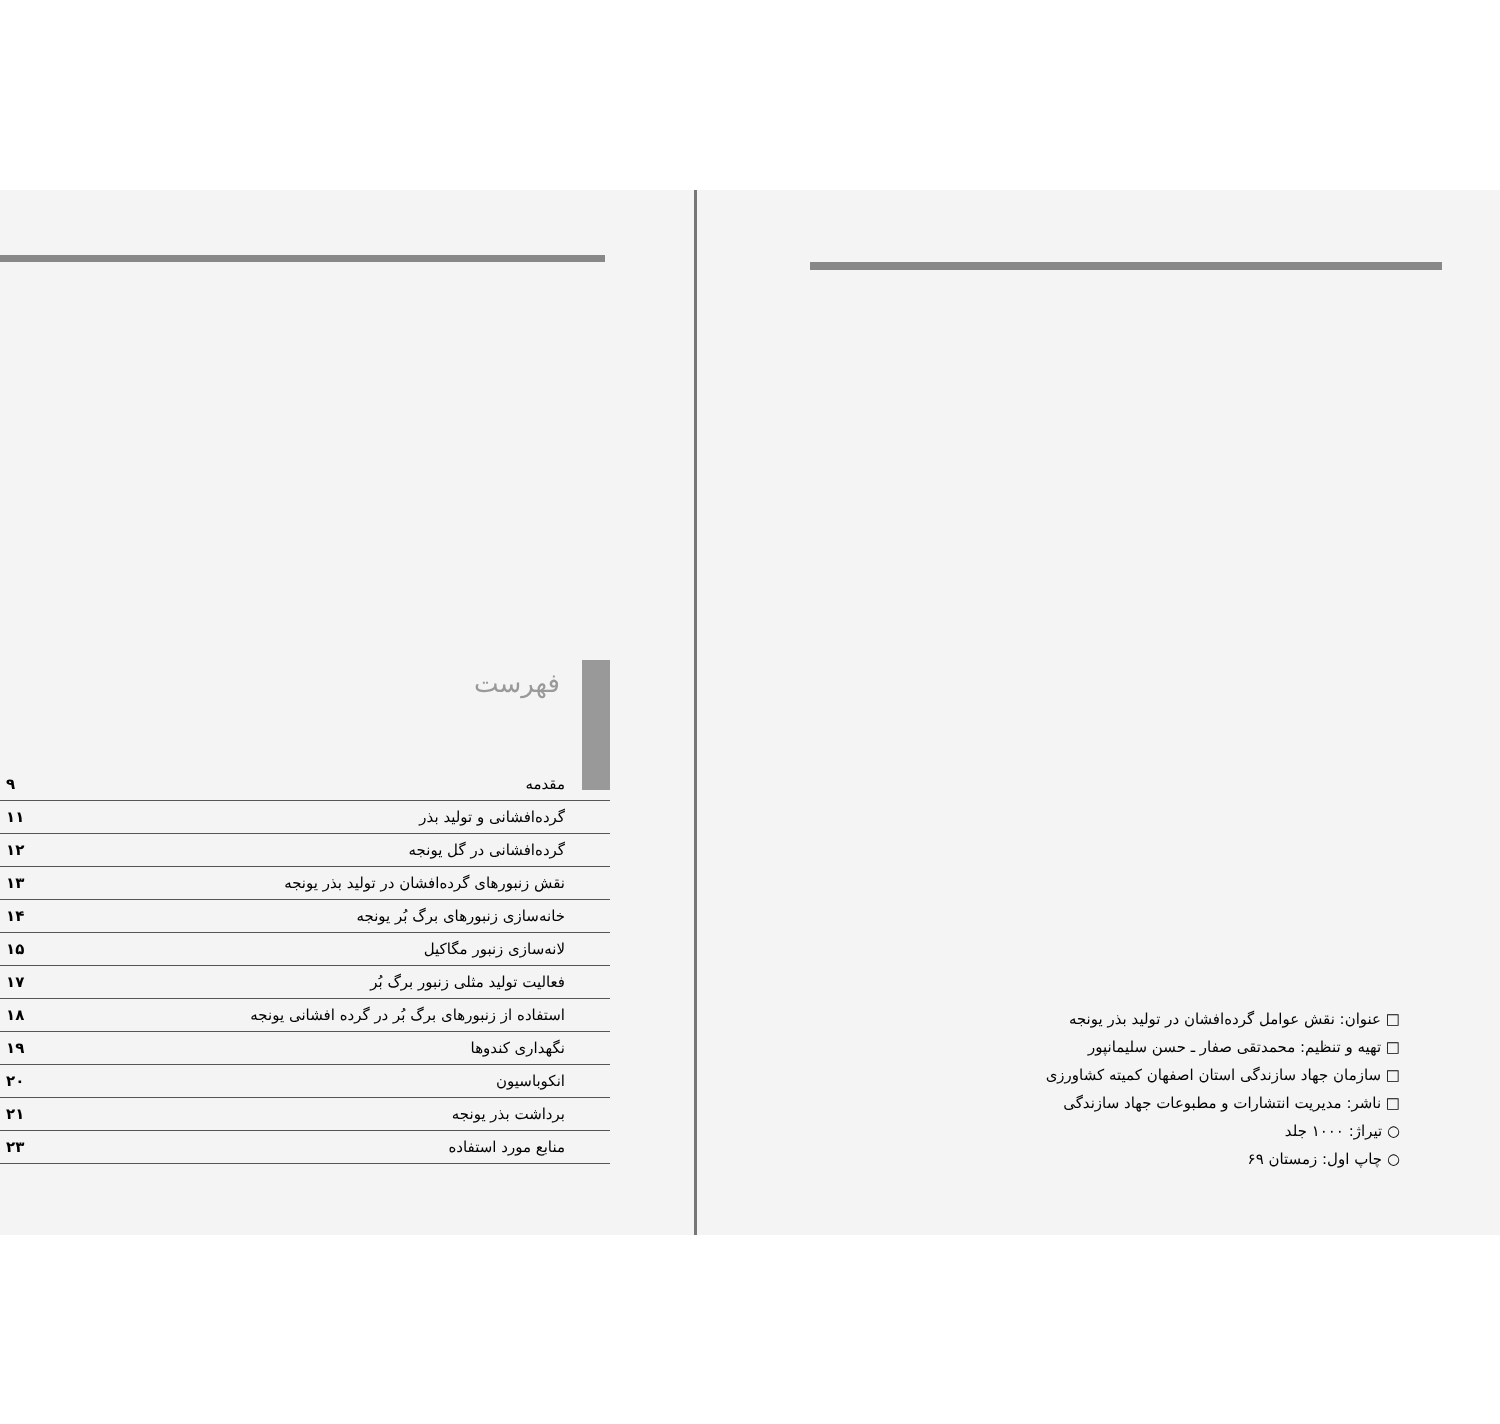فهرست
| مقدمه | ۹ |
| گرده‌افشانی و تولید بذر | ۱۱ |
| گرده‌افشانی در گل یونجه | ۱۲ |
| نقش زنبورهای گرده‌افشان در تولید بذر یونجه | ۱۳ |
| خانه‌سازی زنبورهای برگ بُر یونجه | ۱۴ |
| لانه‌سازی زنبور مگاکیل | ۱۵ |
| فعالیت تولید مثلی زنبور برگ بُر | ۱۷ |
| استفاده از زنبورهای برگ بُر در گرده افشانی یونجه | ۱۸ |
| نگهداری کندوها | ۱۹ |
| انکوباسیون | ۲۰ |
| برداشت بذر یونجه | ۲۱ |
| منابع مورد استفاده | ۲۳ |
□ عنوان: نقش عوامل گرده‌افشان در تولید بذر یونجه
□ تهیه و تنظیم: محمدتقی صفار ـ حسن سلیمانپور
□ سازمان جهاد سازندگی استان اصفهان کمیته کشاورزی
□ ناشر: مدیریت انتشارات و مطبوعات جهاد سازندگی
○ تیراژ: ۱۰۰۰ جلد
○ چاپ اول: زمستان ۶۹